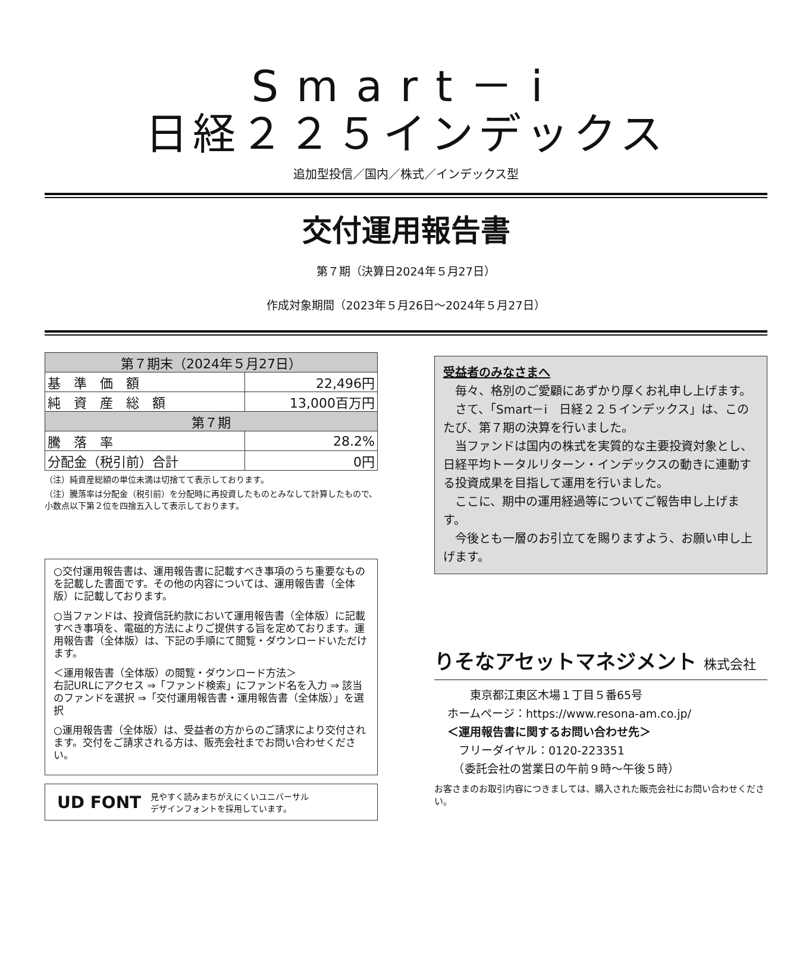Smart－i
日経２２５インデックス
追加型投信／国内／株式／インデックス型
交付運用報告書
第７期（決算日2024年５月27日）
作成対象期間（2023年５月26日～2024年５月27日）
| 第７期末（2024年５月27日） | |
| --- | --- |
| 基 準 価 額 | 22,496円 |
| 純 資 産 総 額 | 13,000百万円 |
| 第７期 | |
| 騰 落 率 | 28.2% |
| 分配金（税引前）合計 | 0円 |
（注）純資産総額の単位未満は切捨てて表示しております。
（注）騰落率は分配金（税引前）を分配時に再投資したものとみなして計算したもので、小数点以下第２位を四捨五入して表示しております。
○交付運用報告書は、運用報告書に記載すべき事項のうち重要なものを記載した書面です。その他の内容については、運用報告書（全体版）に記載しております。
○当ファンドは、投資信託約款において運用報告書（全体版）に記載すべき事項を、電磁的方法によりご提供する旨を定めております。運用報告書（全体版）は、下記の手順にて閲覧・ダウンロードいただけます。
＜運用報告書（全体版）の閲覧・ダウンロード方法＞
右記URLにアクセス ⇒「ファンド検索」にファンド名を入力 ⇒ 該当のファンドを選択 ⇒「交付運用報告書・運用報告書（全体版）」を選択
○運用報告書（全体版）は、受益者の方からのご請求により交付されます。交付をご請求される方は、販売会社までお問い合わせください。
UD FONT 見やすく読みまちがえにくいユニバーサル
デザインフォントを採用しています。
受益者のみなさまへ
　毎々、格別のご愛顧にあずかり厚くお礼申し上げます。
　さて、「Smart－i　日経２２５インデックス」は、このたび、第７期の決算を行いました。
　当ファンドは国内の株式を実質的な主要投資対象とし、日経平均トータルリターン・インデックスの動きに連動する投資成果を目指して運用を行いました。
　ここに、期中の運用経過等についてご報告申し上げます。
　今後とも一層のお引立てを賜りますよう、お願い申し上げます。
りそなアセットマネジメント 株式会社
　　東京都江東区木場１丁目５番65号
ホームページ：https://www.resona-am.co.jp/
＜運用報告書に関するお問い合わせ先＞
　フリーダイヤル：0120-223351
　（委託会社の営業日の午前９時～午後５時）
お客さまのお取引内容につきましては、購入された販売会社にお問い合わせください。